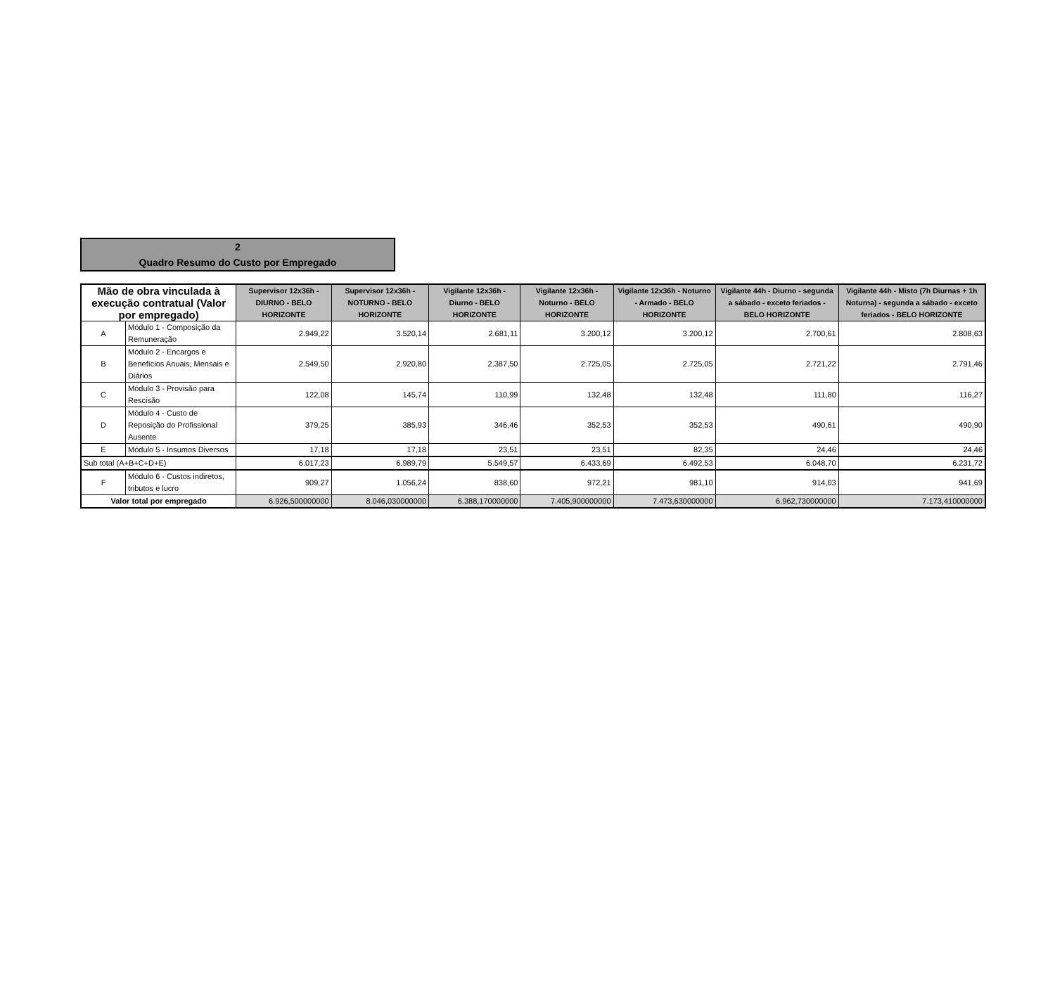2
Quadro Resumo do Custo por Empregado
| Mão de obra vinculada à execução contratual (Valor por empregado) | | Supervisor 12x36h - DIURNO - BELO HORIZONTE | Supervisor 12x36h - NOTURNO - BELO HORIZONTE | Vigilante 12x36h - Diurno - BELO HORIZONTE | Vigilante 12x36h - Noturno - BELO HORIZONTE | Vigilante 12x36h - Noturno - Armado - BELO HORIZONTE | Vigilante 44h - Diurno - segunda a sábado - exceto feriados - BELO HORIZONTE | Vigilante 44h - Misto (7h Diurnas + 1h Noturna) - segunda a sábado - exceto feriados - BELO HORIZONTE |
| --- | --- | --- | --- | --- | --- | --- | --- | --- |
| A | Módulo 1 - Composição da Remuneração | 2.949,22 | 3.520,14 | 2.681,11 | 3.200,12 | 3.200,12 | 2.700,61 | 2.808,63 |
| B | Módulo 2 - Encargos e Benefícios Anuais, Mensais e Diários | 2.549,50 | 2.920,80 | 2.387,50 | 2.725,05 | 2.725,05 | 2.721,22 | 2.791,46 |
| C | Módulo 3 - Provisão para Rescisão | 122,08 | 145,74 | 110,99 | 132,48 | 132,48 | 111,80 | 116,27 |
| D | Módulo 4 - Custo de Reposição do Profissional Ausente | 379,25 | 385,93 | 346,46 | 352,53 | 352,53 | 490,61 | 490,90 |
| E | Módulo 5 - Insumos Diversos | 17,18 | 17,18 | 23,51 | 23,51 | 82,35 | 24,46 | 24,46 |
| Sub total (A+B+C+D+E) | | 6.017,23 | 6.989,79 | 5.549,57 | 6.433,69 | 6.492,53 | 6.048,70 | 6.231,72 |
| F | Módulo 6 - Custos indiretos, tributos e lucro | 909,27 | 1.056,24 | 838,60 | 972,21 | 981,10 | 914,03 | 941,69 |
| Valor total por empregado | | 6.926,500000000 | 8.046,030000000 | 6.388,170000000 | 7.405,900000000 | 7.473,630000000 | 6.962,730000000 | 7.173,410000000 |